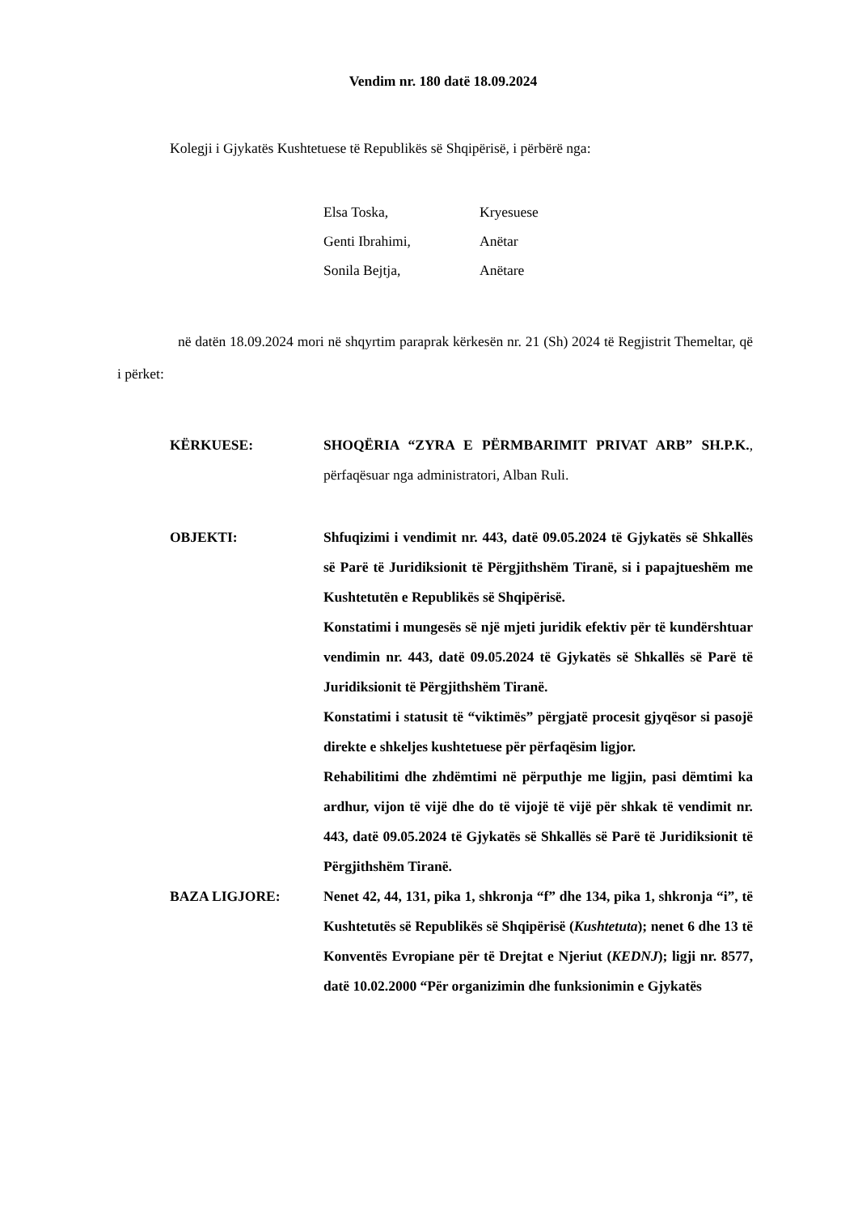Vendim nr. 180 datë 18.09.2024
Kolegji i Gjykatës Kushtetuese të Republikës së Shqipërisë, i përbërë nga:
| Elsa Toska, | Kryesuese |
| Genti Ibrahimi, | Anëtar |
| Sonila Bejtja, | Anëtare |
në datën 18.09.2024 mori në shqyrtim paraprak kërkesën nr. 21 (Sh) 2024 të Regjistrit Themeltar, që i përket:
KËRKUESE: SHOQËRIA “ZYRA E PËRMBARIMIT PRIVAT ARB” SH.P.K., përfaqësuar nga administratori, Alban Ruli.
OBJEKTI: Shfuqizimi i vendimit nr. 443, datë 09.05.2024 të Gjykatës së Shkallës së Parë të Juridiksionit të Përgjithshëm Tiranë, si i papajtueshëm me Kushtetutën e Republikës së Shqipërisë.
Konstatimi i mungesës së një mjeti juridik efektiv për të kundërshtuar vendimin nr. 443, datë 09.05.2024 të Gjykatës së Shkallës së Parë të Juridiksionit të Përgjithshëm Tiranë.
Konstatimi i statusit të “viktimës” përgjatë procesit gjyqësor si pasojë direkte e shkeljes kushtetuese për përfaqësim ligjor.
Rehabilitimi dhe zhdëmtimi në përputhje me ligjin, pasi dëmtimi ka ardhur, vijon të vijë dhe do të vijojë të vijë për shkak të vendimit nr. 443, datë 09.05.2024 të Gjykatës së Shkallës së Parë të Juridiksionit të Përgjithshëm Tiranë.
BAZA LIGJORE: Nenet 42, 44, 131, pika 1, shkronja “f” dhe 134, pika 1, shkronja “i”, të Kushtetutës së Republikës së Shqipërisë (Kushtetuta); nenet 6 dhe 13 të Konventës Evropiane për të Drejtat e Njeriut (KEDNJ); ligji nr. 8577, datë 10.02.2000 “Për organizimin dhe funksionimin e Gjykatës